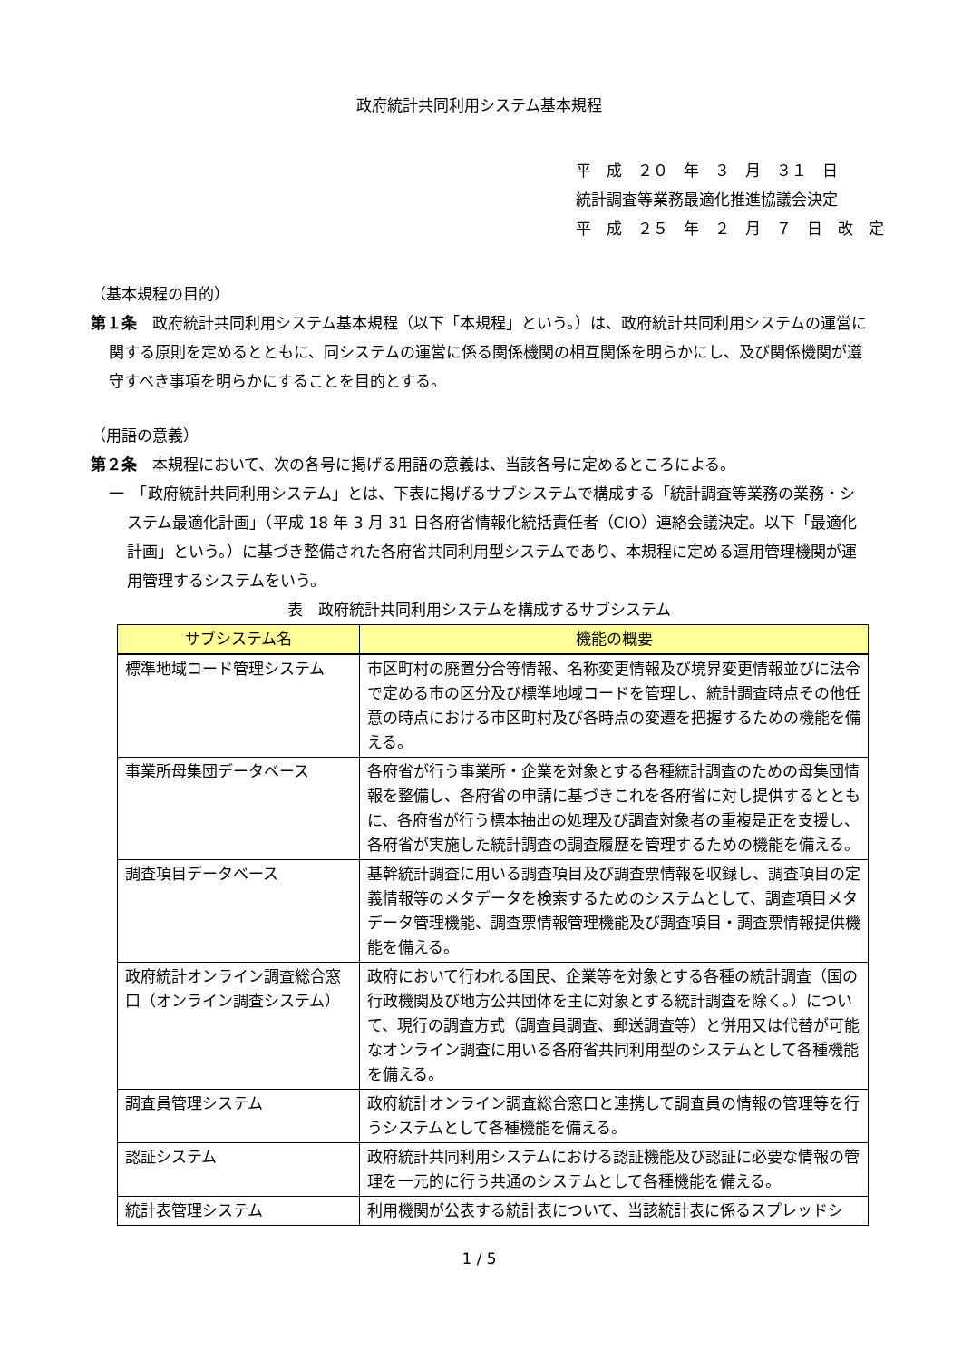政府統計共同利用システム基本規程
平　成　２０　年　３　月　３１　日
統計調査等業務最適化推進協議会決定
平　成　２５　年　２　月　７　日　改　定
（基本規程の目的）
第１条　政府統計共同利用システム基本規程（以下「本規程」という。）は、政府統計共同利用システムの運営に関する原則を定めるとともに、同システムの運営に係る関係機関の相互関係を明らかにし、及び関係機関が遵守すべき事項を明らかにすることを目的とする。
（用語の意義）
第２条　本規程において、次の各号に掲げる用語の意義は、当該各号に定めるところによる。
一　「政府統計共同利用システム」とは、下表に掲げるサブシステムで構成する「統計調査等業務の業務・システム最適化計画」（平成 18 年 3 月 31 日各府省情報化統括責任者（CIO）連絡会議決定。以下「最適化計画」という。）に基づき整備された各府省共同利用型システムであり、本規程に定める運用管理機関が運用管理するシステムをいう。
表　政府統計共同利用システムを構成するサブシステム
| サブシステム名 | 機能の概要 |
| --- | --- |
| 標準地域コード管理システム | 市区町村の廃置分合等情報、名称変更情報及び境界変更情報並びに法令で定める市の区分及び標準地域コードを管理し、統計調査時点その他任意の時点における市区町村及び各時点の変遷を把握するための機能を備える。 |
| 事業所母集団データベース | 各府省が行う事業所・企業を対象とする各種統計調査のための母集団情報を整備し、各府省の申請に基づきこれを各府省に対し提供するとともに、各府省が行う標本抽出の処理及び調査対象者の重複是正を支援し、各府省が実施した統計調査の調査履歴を管理するための機能を備える。 |
| 調査項目データベース | 基幹統計調査に用いる調査項目及び調査票情報を収録し、調査項目の定義情報等のメタデータを検索するためのシステムとして、調査項目メタデータ管理機能、調査票情報管理機能及び調査項目・調査票情報提供機能を備える。 |
| 政府統計オンライン調査総合窓口（オンライン調査システム） | 政府において行われる国民、企業等を対象とする各種の統計調査（国の行政機関及び地方公共団体を主に対象とする統計調査を除く。）について、現行の調査方式（調査員調査、郵送調査等）と併用又は代替が可能なオンライン調査に用いる各府省共同利用型のシステムとして各種機能を備える。 |
| 調査員管理システム | 政府統計オンライン調査総合窓口と連携して調査員の情報の管理等を行うシステムとして各種機能を備える。 |
| 認証システム | 政府統計共同利用システムにおける認証機能及び認証に必要な情報の管理を一元的に行う共通のシステムとして各種機能を備える。 |
| 統計表管理システム | 利用機関が公表する統計表について、当該統計表に係るスプレッドシ |
1 / 5